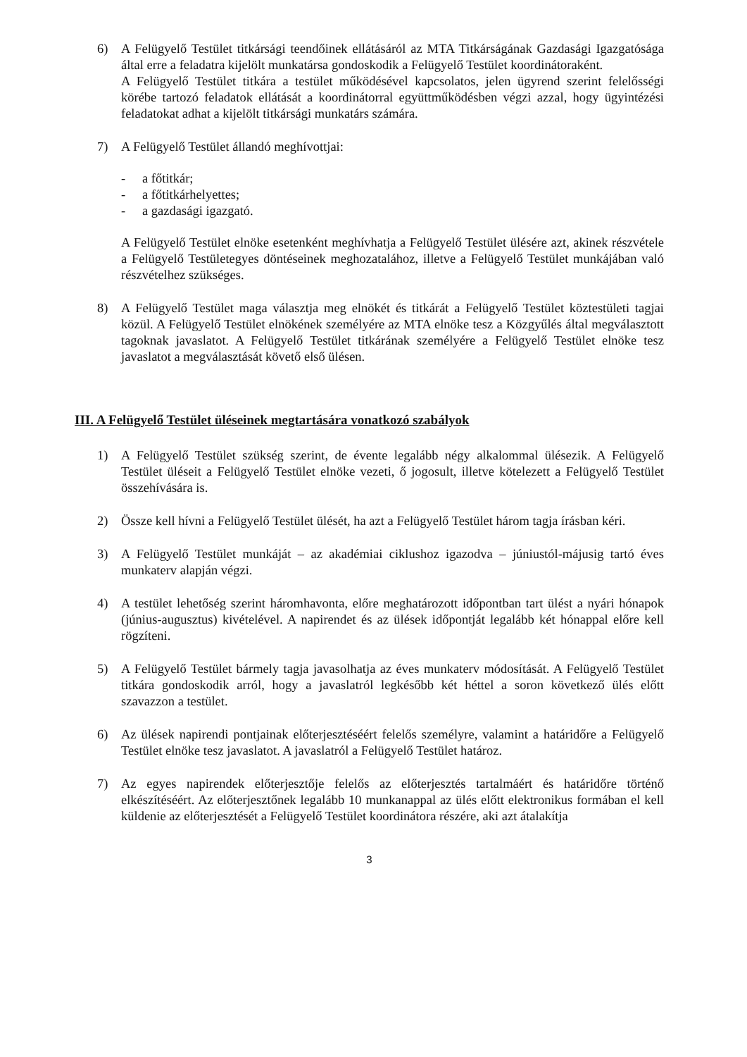6) A Felügyelő Testület titkársági teendőinek ellátásáról az MTA Titkárságának Gazdasági Igazgatósága által erre a feladatra kijelölt munkatársa gondoskodik a Felügyelő Testület koordinátoraként.
A Felügyelő Testület titkára a testület működésével kapcsolatos, jelen ügyrend szerint felelősségi körébe tartozó feladatok ellátását a koordinátorral együttműködésben végzi azzal, hogy ügyintézési feladatokat adhat a kijelölt titkársági munkatárs számára.
7) A Felügyelő Testület állandó meghívottjai:
- a főtitkár;
- a főtitkárhelyettes;
- a gazdasági igazgató.
A Felügyelő Testület elnöke esetenként meghívhatja a Felügyelő Testület ülésére azt, akinek részvétele a Felügyelő Testületegyes döntéseinek meghozatalához, illetve a Felügyelő Testület munkájában való részvételhez szükséges.
8) A Felügyelő Testület maga választja meg elnökét és titkárát a Felügyelő Testület köztestületi tagjai közül. A Felügyelő Testület elnökének személyére az MTA elnöke tesz a Közgyűlés által megválasztott tagoknak javaslatot. A Felügyelő Testület titkárának személyére a Felügyelő Testület elnöke tesz javaslatot a megválasztását követő első ülésen.
III. A Felügyelő Testület üléseinek megtartására vonatkozó szabályok
1) A Felügyelő Testület szükség szerint, de évente legalább négy alkalommal ülésezik. A Felügyelő Testület üléseit a Felügyelő Testület elnöke vezeti, ő jogosult, illetve kötelezett a Felügyelő Testület összehívására is.
2) Össze kell hívni a Felügyelő Testület ülését, ha azt a Felügyelő Testület három tagja írásban kéri.
3) A Felügyelő Testület munkáját – az akadémiai ciklushoz igazodva – júniustól-májusig tartó éves munkaterv alapján végzi.
4) A testület lehetőség szerint háromhavonta, előre meghatározott időpontban tart ülést a nyári hónapok (június-augusztus) kivételével. A napirendet és az ülések időpontját legalább két hónappal előre kell rögzíteni.
5) A Felügyelő Testület bármely tagja javasolhatja az éves munkaterv módosítását. A Felügyelő Testület titkára gondoskodik arról, hogy a javaslatról legkésőbb két héttel a soron következő ülés előtt szavazzon a testület.
6) Az ülések napirendi pontjainak előterjesztéséért felelős személyre, valamint a határidőre a Felügyelő Testület elnöke tesz javaslatot. A javaslatról a Felügyelő Testület határoz.
7) Az egyes napirendek előterjesztője felelős az előterjesztés tartalmáért és határidőre történő elkészítéséért. Az előterjesztőnek legalább 10 munkanappal az ülés előtt elektronikus formában el kell küldenie az előterjesztését a Felügyelő Testület koordinátora részére, aki azt átalakítja
3